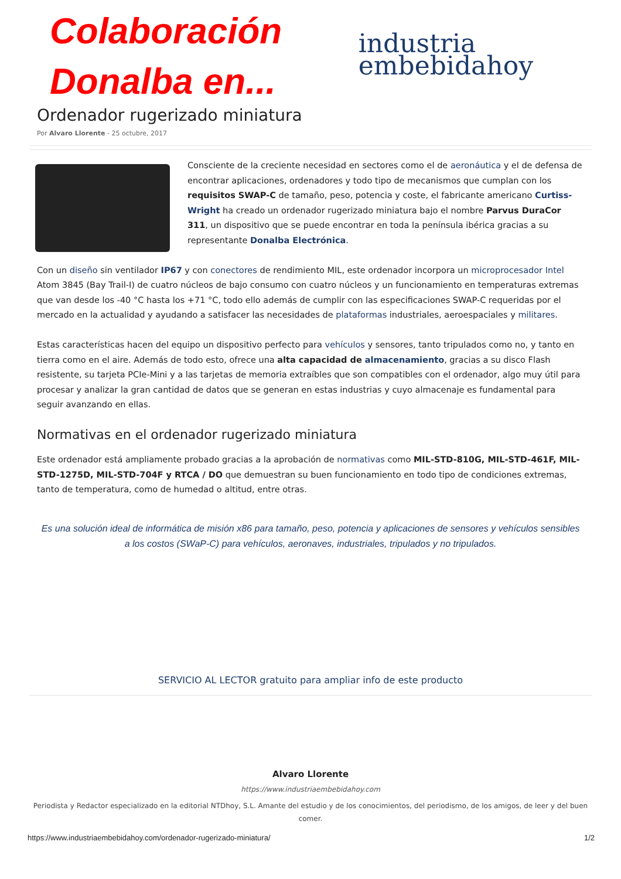Colaboración
Donalba en...
industria
embebidahoy
Ordenador rugerizado miniatura
Por Alvaro Llorente - 25 octubre, 2017
Consciente de la creciente necesidad en sectores como el de aeronáutica y el de defensa de encontrar aplicaciones, ordenadores y todo tipo de mecanismos que cumplan con los requisitos SWAP-C de tamaño, peso, potencia y coste, el fabricante americano Curtiss-Wright ha creado un ordenador rugerizado miniatura bajo el nombre Parvus DuraCor 311, un dispositivo que se puede encontrar en toda la península ibérica gracias a su representante Donalba Electrónica.
Con un diseño sin ventilador IP67 y con conectores de rendimiento MIL, este ordenador incorpora un microprocesador Intel Atom 3845 (Bay Trail-I) de cuatro núcleos de bajo consumo con cuatro núcleos y un funcionamiento en temperaturas extremas que van desde los -40 °C hasta los +71 °C, todo ello además de cumplir con las especificaciones SWAP-C requeridas por el mercado en la actualidad y ayudando a satisfacer las necesidades de plataformas industriales, aeroespaciales y militares.
Estas características hacen del equipo un dispositivo perfecto para vehículos y sensores, tanto tripulados como no, y tanto en tierra como en el aire. Además de todo esto, ofrece una alta capacidad de almacenamiento, gracias a su disco Flash resistente, su tarjeta PCIe-Mini y a las tarjetas de memoria extraíbles que son compatibles con el ordenador, algo muy útil para procesar y analizar la gran cantidad de datos que se generan en estas industrias y cuyo almacenaje es fundamental para seguir avanzando en ellas.
Normativas en el ordenador rugerizado miniatura
Este ordenador está ampliamente probado gracias a la aprobación de normativas como MIL-STD-810G, MIL-STD-461F, MIL-STD-1275D, MIL-STD-704F y RTCA / DO que demuestran su buen funcionamiento en todo tipo de condiciones extremas, tanto de temperatura, como de humedad o altitud, entre otras.
Es una solución ideal de informática de misión x86 para tamaño, peso, potencia y aplicaciones de sensores y vehículos sensibles a los costos (SWaP-C) para vehículos, aeronaves, industriales, tripulados y no tripulados.
SERVICIO AL LECTOR gratuito para ampliar info de este producto
Alvaro Llorente
https://www.industriaembebidahoy.com
Periodista y Redactor especializado en la editorial NTDhoy, S.L. Amante del estudio y de los conocimientos, del periodismo, de los amigos, de leer y del buen comer.
https://www.industriaembebidahoy.com/ordenador-rugerizado-miniatura/ 1/2